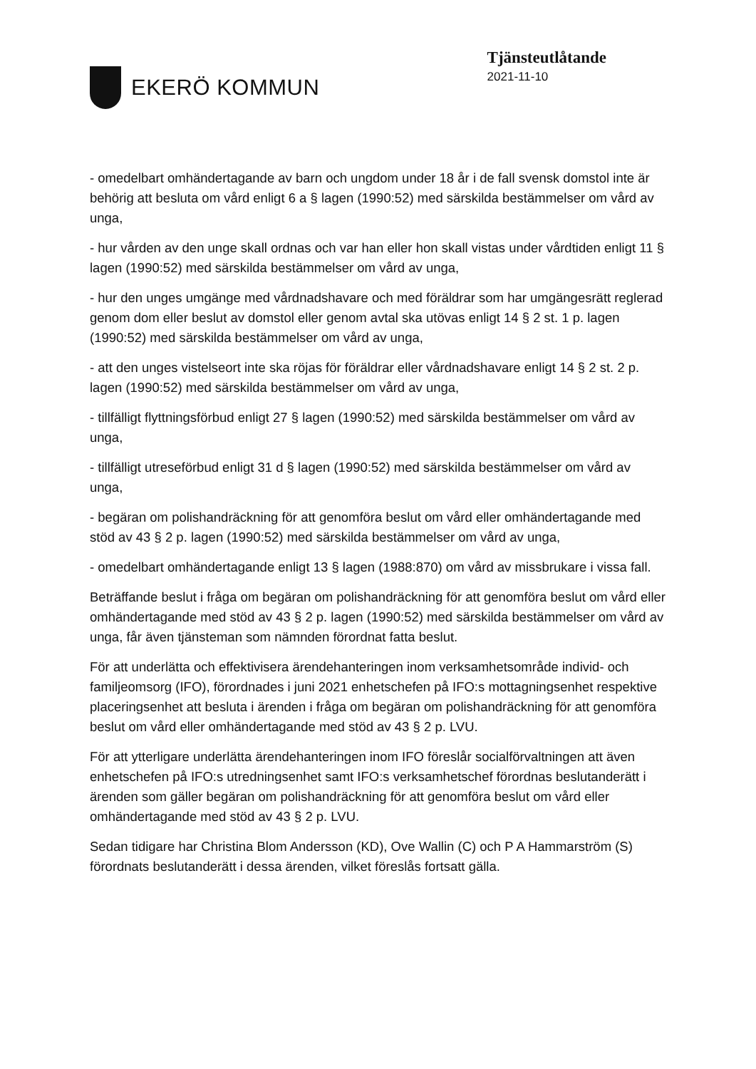EKERÖ KOMMUN
Tjänsteutlåtande
2021-11-10
- omedelbart omhändertagande av barn och ungdom under 18 år i de fall svensk domstol inte är behörig att besluta om vård enligt 6 a § lagen (1990:52) med särskilda bestämmelser om vård av unga,
- hur vården av den unge skall ordnas och var han eller hon skall vistas under vårdtiden enligt 11 § lagen (1990:52) med särskilda bestämmelser om vård av unga,
- hur den unges umgänge med vårdnadshavare och med föräldrar som har umgängesrätt reglerad genom dom eller beslut av domstol eller genom avtal ska utövas enligt 14 § 2 st. 1 p. lagen (1990:52) med särskilda bestämmelser om vård av unga,
- att den unges vistelseort inte ska röjas för föräldrar eller vårdnadshavare enligt 14 § 2 st. 2 p. lagen (1990:52) med särskilda bestämmelser om vård av unga,
- tillfälligt flyttningsförbud enligt 27 § lagen (1990:52) med särskilda bestämmelser om vård av unga,
- tillfälligt utreseförbud enligt 31 d § lagen (1990:52) med särskilda bestämmelser om vård av unga,
- begäran om polishandräckning för att genomföra beslut om vård eller omhändertagande med stöd av 43 § 2 p. lagen (1990:52) med särskilda bestämmelser om vård av unga,
- omedelbart omhändertagande enligt 13 § lagen (1988:870) om vård av missbrukare i vissa fall.
Beträffande beslut i fråga om begäran om polishandräckning för att genomföra beslut om vård eller omhändertagande med stöd av 43 § 2 p. lagen (1990:52) med särskilda bestämmelser om vård av unga, får även tjänsteman som nämnden förordnat fatta beslut.
För att underlätta och effektivisera ärendehanteringen inom verksamhetsområde individ- och familjeomsorg (IFO), förordnades i juni 2021 enhetschefen på IFO:s mottagningsenhet respektive placeringsenhet att besluta i ärenden i fråga om begäran om polishandräckning för att genomföra beslut om vård eller omhändertagande med stöd av 43 § 2 p. LVU.
För att ytterligare underlätta ärendehanteringen inom IFO föreslår socialförvaltningen att även enhetschefen på IFO:s utredningsenhet samt IFO:s verksamhetschef förordnas beslutanderätt i ärenden som gäller begäran om polishandräckning för att genomföra beslut om vård eller omhändertagande med stöd av 43 § 2 p. LVU.
Sedan tidigare har Christina Blom Andersson (KD), Ove Wallin (C) och P A Hammarström (S) förordnats beslutanderätt i dessa ärenden, vilket föreslås fortsatt gälla.